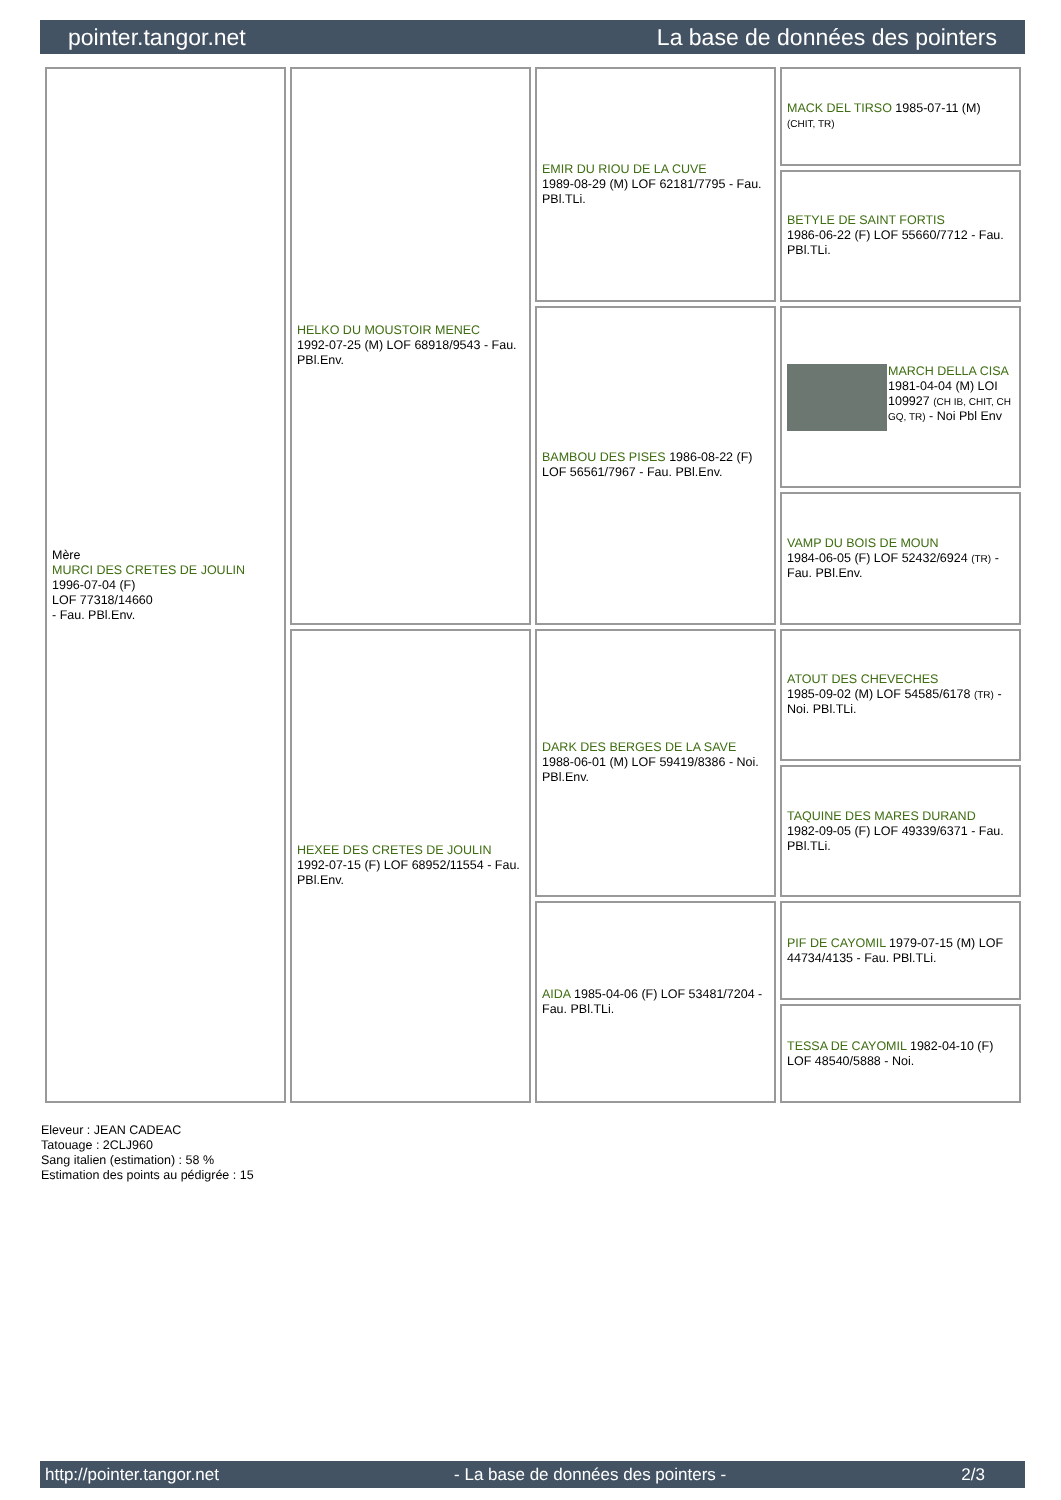pointer.tangor.net La base de données des pointers
| Mère MURCI DES CRETES DE JOULIN 1996-07-04 (F) LOF 77318/14660 - Fau. PBl.Env. | HELKO DU MOUSTOIR MENEC 1992-07-25 (M) LOF 68918/9543 - Fau. PBl.Env. | EMIR DU RIOU DE LA CUVE 1989-08-29 (M) LOF 62181/7795 - Fau. PBl.TLi. | MACK DEL TIRSO 1985-07-11 (M) (CHIT, TR) |
| | | | BETYLE DE SAINT FORTIS 1986-06-22 (F) LOF 55660/7712 - Fau. PBl.TLi. |
| | | BAMBOU DES PISES 1986-08-22 (F) LOF 56561/7967 - Fau. PBl.Env. | MARCH DELLA CISA 1981-04-04 (M) LOI 109927 (CH IB, CHIT, CH GQ, TR) - Noi Pbl Env |
| | | | VAMP DU BOIS DE MOUN 1984-06-05 (F) LOF 52432/6924 (TR) - Fau. PBl.Env. |
| | HEXEE DES CRETES DE JOULIN 1992-07-15 (F) LOF 68952/11554 - Fau. PBl.Env. | DARK DES BERGES DE LA SAVE 1988-06-01 (M) LOF 59419/8386 - Noi. PBl.Env. | ATOUT DES CHEVECHES 1985-09-02 (M) LOF 54585/6178 (TR) - Noi. PBl.TLi. |
| | | | TAQUINE DES MARES DURAND 1982-09-05 (F) LOF 49339/6371 - Fau. PBl.TLi. |
| | | AIDA 1985-04-06 (F) LOF 53481/7204 - Fau. PBl.TLi. | PIF DE CAYOMIL 1979-07-15 (M) LOF 44734/4135 - Fau. PBl.TLi. |
| | | | TESSA DE CAYOMIL 1982-04-10 (F) LOF 48540/5888 - Noi. |
Eleveur : JEAN CADEAC
Tatouage : 2CLJ960
Sang italien (estimation) : 58 %
Estimation des points au pédigrée : 15
http://pointer.tangor.net - La base de données des pointers - 2/3